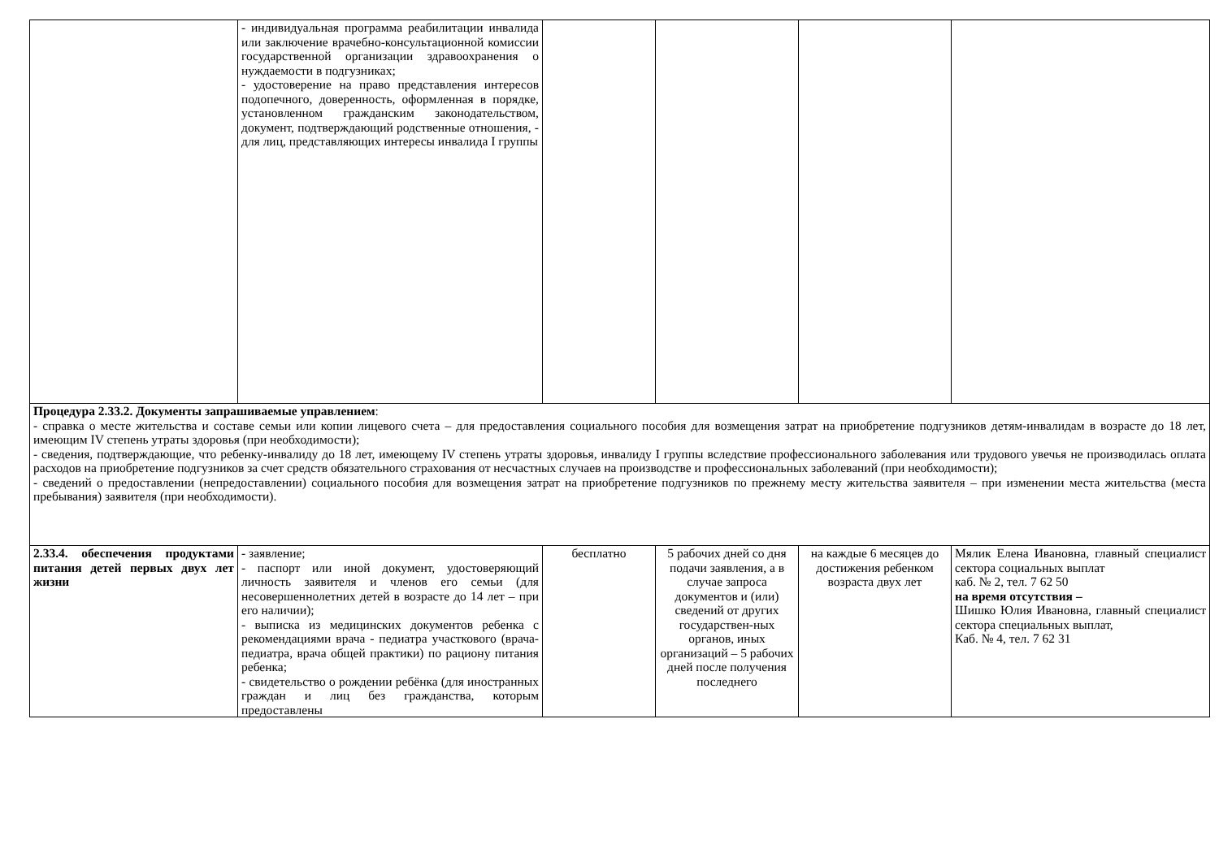| | - индивидуальная программа реабилитации инвалида или заключение врачебно-консультационной комиссии государственной организации здравоохранения о нуждаемости в подгузниках; - удостоверение на право представления интересов подопечного, доверенность, оформленная в порядке, установленном гражданским законодательством, документ, подтверждающий родственные отношения, - для лиц, представляющих интересы инвалида I группы | | | | |
| Процедура 2.33.2. Документы запрашиваемые управлением : - справка о месте жительства и составе семьи или копии лицевого счета – для предоставления социального пособия для возмещения затрат на приобретение подгузников детям-инвалидам в возрасте до 18 лет, имеющим IV степень утраты здоровья (при необходимости); - сведения, подтверждающие, что ребенку-инвалиду до 18 лет, имеющему IV степень утраты здоровья, инвалиду I группы вследствие профессионального заболевания или трудового увечья не производилась оплата расходов на приобретение подгузников за счет средств обязательного страхования от несчастных случаев на производстве и профессиональных заболеваний (при необходимости); - сведений о предоставлении (непредоставлении) социального пособия для возмещения затрат на приобретение подгузников по прежнему месту жительства заявителя – при изменении места жительства (места пребывания) заявителя (при необходимости). | | | | | |
| 2.33.4. обеспечения продуктами питания детей первых двух лет жизни | - заявление; - паспорт или иной документ, удостоверяющий личность заявителя и членов его семьи (для несовершеннолетних детей в возрасте до 14 лет – при его наличии); - выписка из медицинских документов ребенка с рекомендациями врача - педиатра участкового (врача-педиатра, врача общей практики) по рациону питания ребенка; - свидетельство о рождении ребёнка (для иностранных граждан и лиц без гражданства, которым предоставлены | бесплатно | 5 рабочих дней со дня подачи заявления, а в случае запроса документов и (или) сведений от других государствен-ных органов, иных организаций – 5 рабочих дней после получения последнего | на каждые 6 месяцев до достижения ребенком возраста двух лет | Мялик Елена Ивановна, главный специалист сектора социальных выплат каб. № 2, тел. 7 62 50 на время отсутствия – Шишко Юлия Ивановна, главный специалист сектора специальных выплат, Каб. № 4, тел. 7 62 31 |